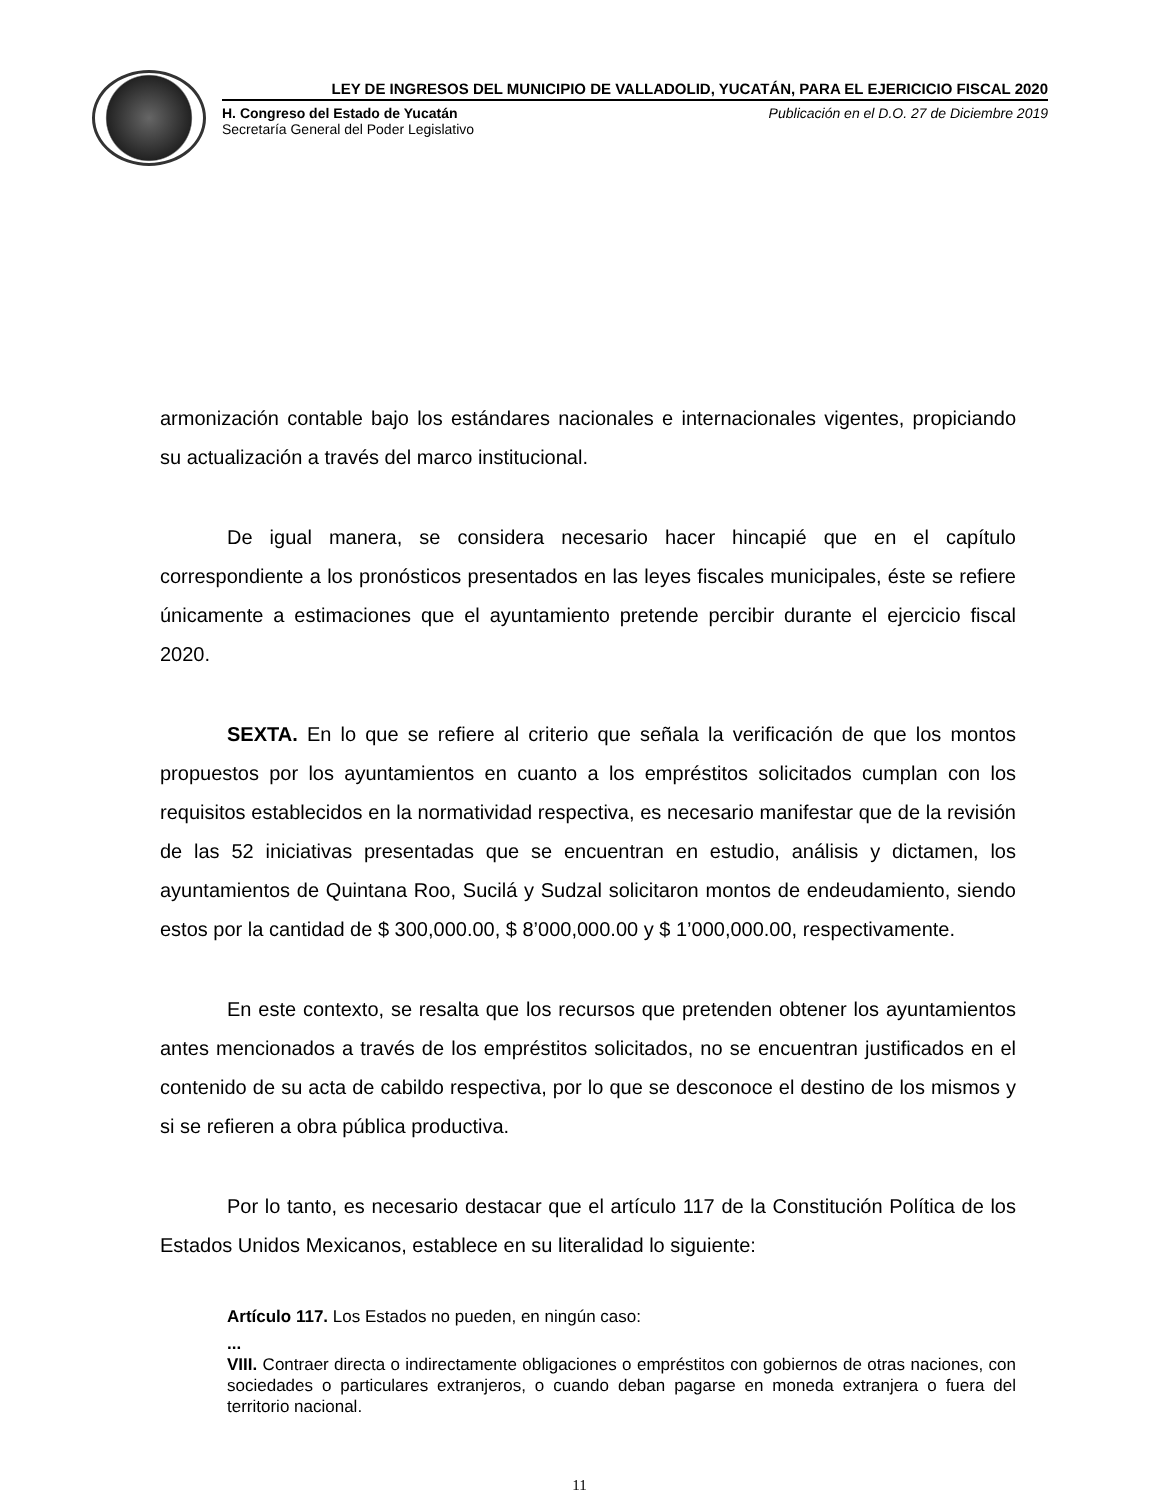LEY DE INGRESOS DEL MUNICIPIO DE VALLADOLID, YUCATÁN, PARA EL EJERICICIO FISCAL 2020
H. Congreso del Estado de Yucatán
Secretaría General del Poder Legislativo
Publicación en el D.O. 27 de Diciembre 2019
armonización contable bajo los estándares nacionales e internacionales vigentes, propiciando su actualización a través del marco institucional.
De igual manera, se considera necesario hacer hincapié que en el capítulo correspondiente a los pronósticos presentados en las leyes fiscales municipales, éste se refiere únicamente a estimaciones que el ayuntamiento pretende percibir durante el ejercicio fiscal 2020.
SEXTA. En lo que se refiere al criterio que señala la verificación de que los montos propuestos por los ayuntamientos en cuanto a los empréstitos solicitados cumplan con los requisitos establecidos en la normatividad respectiva, es necesario manifestar que de la revisión de las 52 iniciativas presentadas que se encuentran en estudio, análisis y dictamen, los ayuntamientos de Quintana Roo, Sucilá y Sudzal solicitaron montos de endeudamiento, siendo estos por la cantidad de $ 300,000.00, $ 8’000,000.00 y $ 1’000,000.00, respectivamente.
En este contexto, se resalta que los recursos que pretenden obtener los ayuntamientos antes mencionados a través de los empréstitos solicitados, no se encuentran justificados en el contenido de su acta de cabildo respectiva, por lo que se desconoce el destino de los mismos y si se refieren a obra pública productiva.
Por lo tanto, es necesario destacar que el artículo 117 de la Constitución Política de los Estados Unidos Mexicanos, establece en su literalidad lo siguiente:
Artículo 117. Los Estados no pueden, en ningún caso:
...
VIII. Contraer directa o indirectamente obligaciones o empréstitos con gobiernos de otras naciones, con sociedades o particulares extranjeros, o cuando deban pagarse en moneda extranjera o fuera del territorio nacional.
11